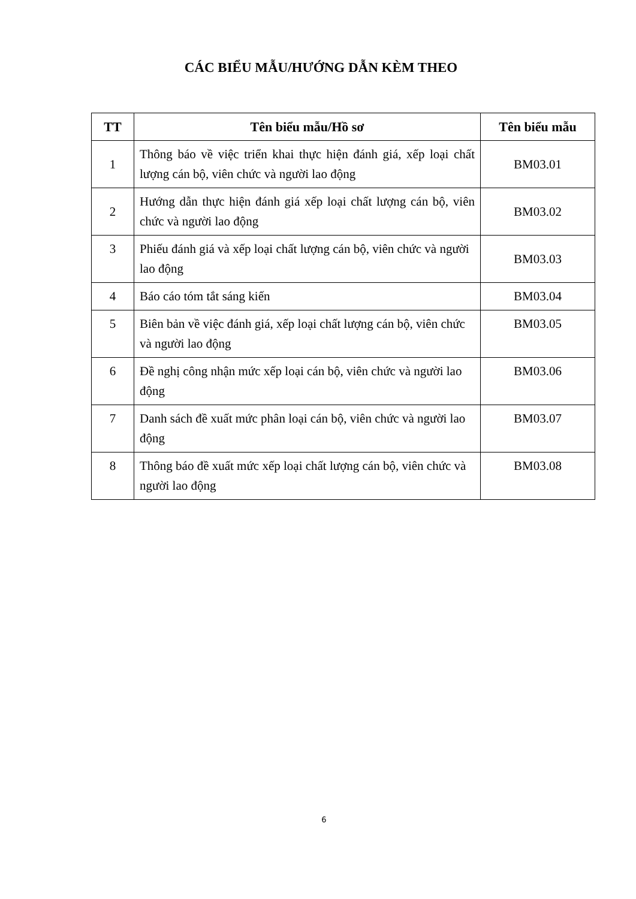CÁC BIỂU MẪU/HƯỚNG DẪN KÈM THEO
| TT | Tên biểu mẫu/Hồ sơ | Tên biểu mẫu |
| --- | --- | --- |
| 1 | Thông báo về việc triển khai thực hiện đánh giá, xếp loại chất lượng cán bộ, viên chức và người lao động | BM03.01 |
| 2 | Hướng dẫn thực hiện đánh giá xếp loại chất lượng cán bộ, viên chức và người lao động | BM03.02 |
| 3 | Phiếu đánh giá và xếp loại chất lượng cán bộ, viên chức và người lao động | BM03.03 |
| 4 | Báo cáo tóm tắt sáng kiến | BM03.04 |
| 5 | Biên bản về việc đánh giá, xếp loại chất lượng cán bộ, viên chức và người lao động | BM03.05 |
| 6 | Đề nghị công nhận mức xếp loại cán bộ, viên chức và người lao động | BM03.06 |
| 7 | Danh sách đề xuất mức phân loại cán bộ, viên chức và người lao động | BM03.07 |
| 8 | Thông báo đề xuất mức xếp loại chất lượng cán bộ, viên chức và người lao động | BM03.08 |
6